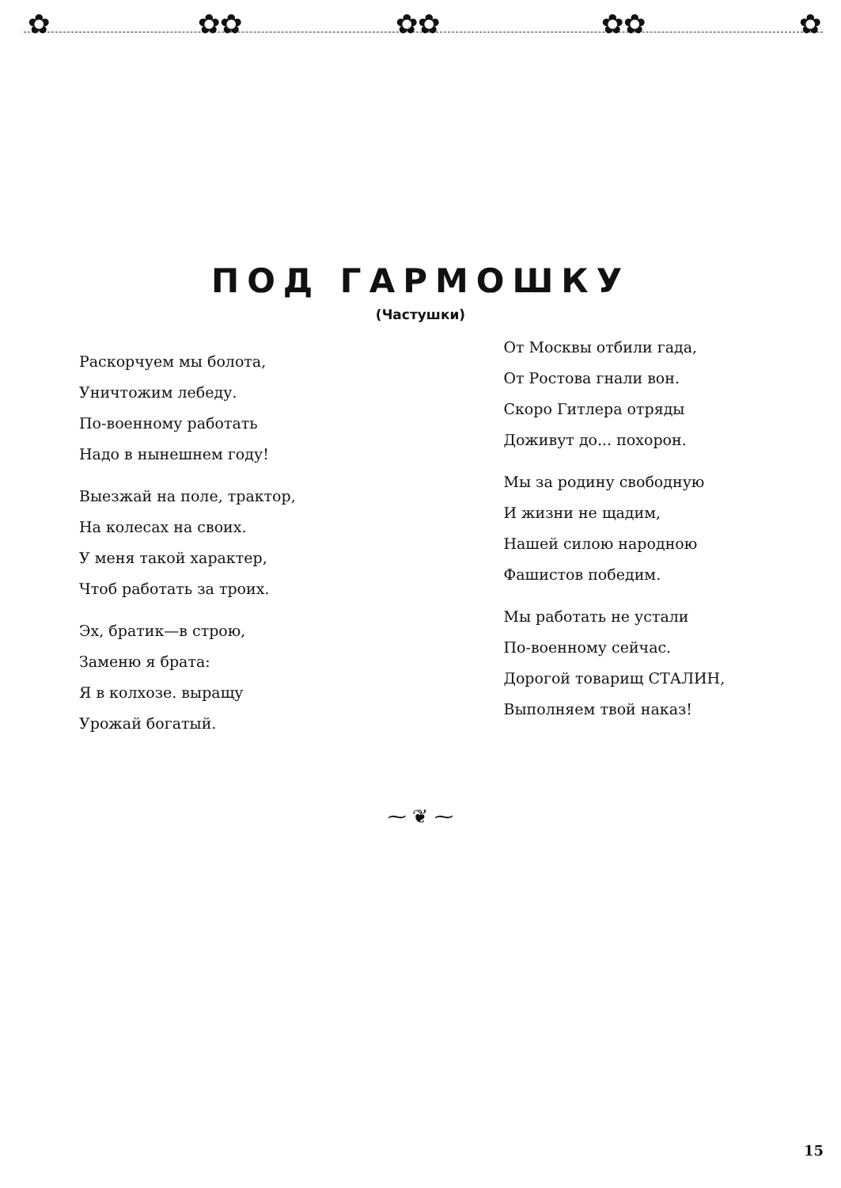✿ ✿✿ ✿✿ ✿✿ ✿
ПОД ГАРМОШКУ
(Частушки)
Раскорчуем мы болота,
Уничтожим лебеду.
По-военному работать
Надо в нынешнем году!
Выезжай на поле, трактор,
На колесах на своих.
У меня такой характер,
Чтоб работать за троих.
Эх, братик—в строю,
Заменю я брата:
Я в колхозе. выращу
Урожай богатый.
От Москвы отбили гада,
От Ростова гнали вон.
Скоро Гитлера отряды
Доживут до... похорон.
Мы за родину свободную
И жизни не щадим,
Нашей силою народною
Фашистов победим.
Мы работать не устали
По-военному сейчас.
Дорогой товарищ СТАЛИН,
Выполняем твой наказ!
⁓ ❦ ⁓
15